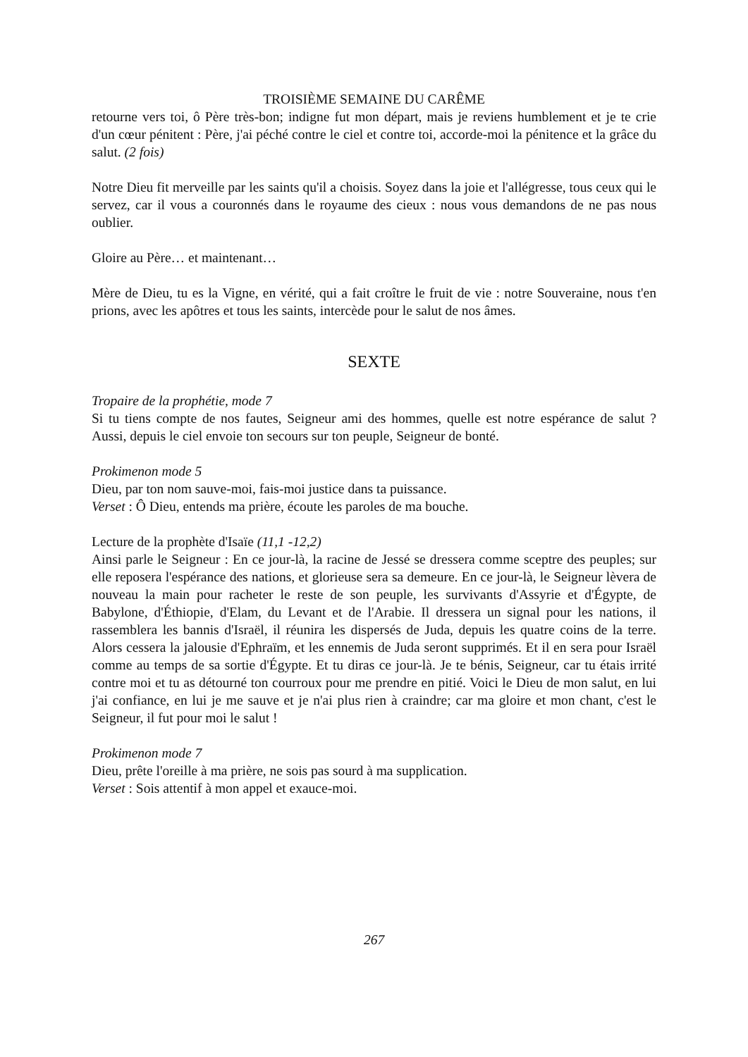TROISIÈME SEMAINE DU CARÊME
retourne vers toi, ô Père très-bon; indigne fut mon départ, mais je reviens humblement et je te crie d'un cœur pénitent : Père, j'ai péché contre le ciel et contre toi, accorde-moi la pénitence et la grâce du salut. (2 fois)
Notre Dieu fit merveille par les saints qu'il a choisis. Soyez dans la joie et l'allégresse, tous ceux qui le servez, car il vous a couronnés dans le royaume des cieux : nous vous demandons de ne pas nous oublier.
Gloire au Père… et maintenant…
Mère de Dieu, tu es la Vigne, en vérité, qui a fait croître le fruit de vie : notre Souveraine, nous t'en prions, avec les apôtres et tous les saints, intercède pour le salut de nos âmes.
SEXTE
Tropaire de la prophétie, mode 7
Si tu tiens compte de nos fautes, Seigneur ami des hommes, quelle est notre espérance de salut ? Aussi, depuis le ciel envoie ton secours sur ton peuple, Seigneur de bonté.
Prokimenon mode 5
Dieu, par ton nom sauve-moi, fais-moi justice dans ta puissance.
Verset : Ô Dieu, entends ma prière, écoute les paroles de ma bouche.
Lecture de la prophète d'Isaïe (11,1 -12,2)
Ainsi parle le Seigneur : En ce jour-là, la racine de Jessé se dressera comme sceptre des peuples; sur elle reposera l'espérance des nations, et glorieuse sera sa demeure. En ce jour-là, le Seigneur lèvera de nouveau la main pour racheter le reste de son peuple, les survivants d'Assyrie et d'Égypte, de Babylone, d'Éthiopie, d'Elam, du Levant et de l'Arabie. Il dressera un signal pour les nations, il rassemblera les bannis d'Israël, il réunira les dispersés de Juda, depuis les quatre coins de la terre. Alors cessera la jalousie d'Ephraïm, et les ennemis de Juda seront supprimés. Et il en sera pour Israël comme au temps de sa sortie d'Égypte. Et tu diras ce jour-là. Je te bénis, Seigneur, car tu étais irrité contre moi et tu as détourné ton courroux pour me prendre en pitié. Voici le Dieu de mon salut, en lui j'ai confiance, en lui je me sauve et je n'ai plus rien à craindre; car ma gloire et mon chant, c'est le Seigneur, il fut pour moi le salut !
Prokimenon mode 7
Dieu, prête l'oreille à ma prière, ne sois pas sourd à ma supplication.
Verset : Sois attentif à mon appel et exauce-moi.
267